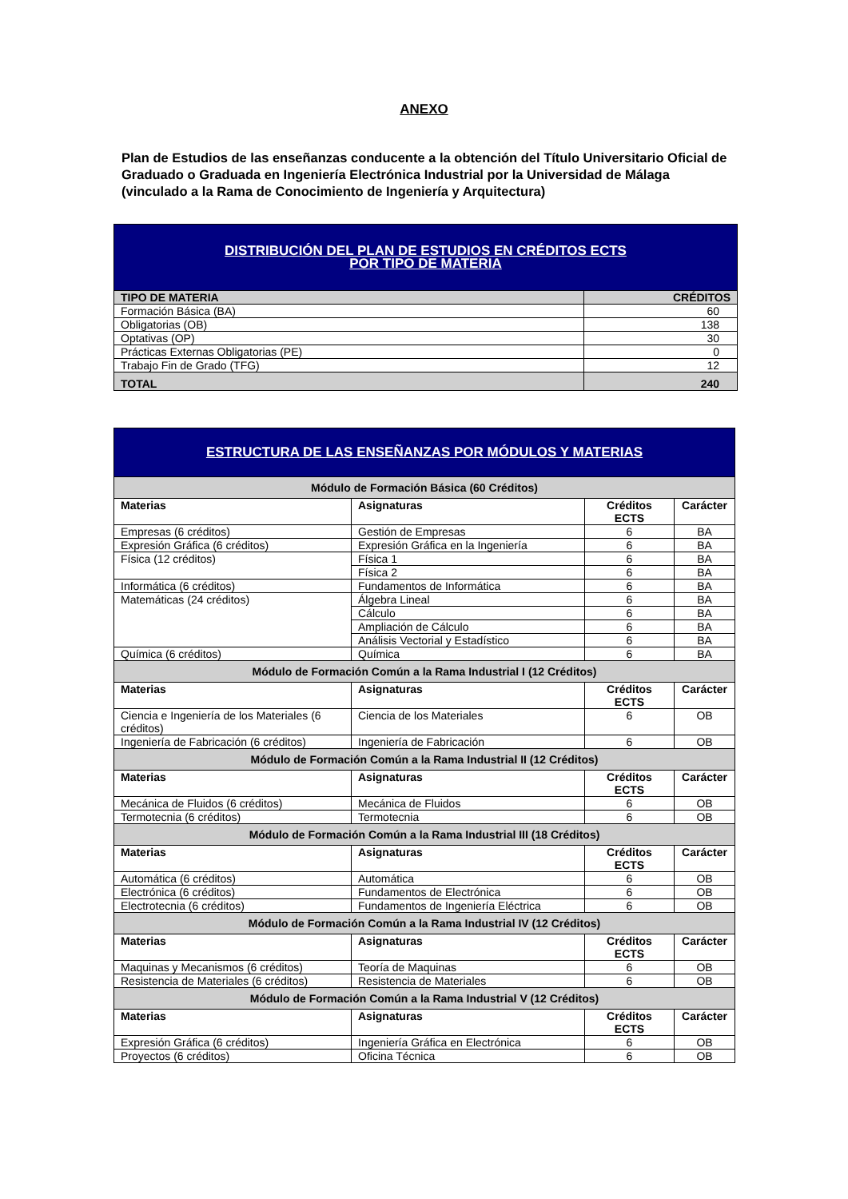ANEXO
Plan de Estudios de las enseñanzas conducente a la obtención del Título Universitario Oficial de Graduado o Graduada en Ingeniería Electrónica Industrial por la Universidad de Málaga (vinculado a la Rama de Conocimiento de Ingeniería y Arquitectura)
| DISTRIBUCIÓN DEL PLAN DE ESTUDIOS EN CRÉDITOS ECTS POR TIPO DE MATERIA | |
| TIPO DE MATERIA | CRÉDITOS |
| Formación Básica (BA) | 60 |
| Obligatorias (OB) | 138 |
| Optativas (OP) | 30 |
| Prácticas Externas Obligatorias (PE) | 0 |
| Trabajo Fin de Grado (TFG) | 12 |
| TOTAL | 240 |
| ESTRUCTURA DE LAS ENSEÑANZAS POR MÓDULOS Y MATERIAS | | | |
| Módulo de Formación Básica (60 Créditos) | | | |
| Materias | Asignaturas | Créditos ECTS | Carácter |
| Empresas (6 créditos) | Gestión de Empresas | 6 | BA |
| Expresión Gráfica (6 créditos) | Expresión Gráfica en la Ingeniería | 6 | BA |
| Física (12 créditos) | Física 1 | 6 | BA |
| | Física 2 | 6 | BA |
| Informática (6 créditos) | Fundamentos de Informática | 6 | BA |
| Matemáticas (24 créditos) | Álgebra Lineal | 6 | BA |
| | Cálculo | 6 | BA |
| | Ampliación de Cálculo | 6 | BA |
| | Análisis Vectorial y Estadístico | 6 | BA |
| Química (6 créditos) | Química | 6 | BA |
| Módulo de Formación Común a la Rama Industrial I (12 Créditos) | | | |
| Materias | Asignaturas | Créditos ECTS | Carácter |
| Ciencia e Ingeniería de los Materiales (6 créditos) | Ciencia de los Materiales | 6 | OB |
| Ingeniería de Fabricación (6 créditos) | Ingeniería de Fabricación | 6 | OB |
| Módulo de Formación Común a la Rama Industrial II (12 Créditos) | | | |
| Materias | Asignaturas | Créditos ECTS | Carácter |
| Mecánica de Fluidos (6 créditos) | Mecánica de Fluidos | 6 | OB |
| Termotecnia (6 créditos) | Termotecnia | 6 | OB |
| Módulo de Formación Común a la Rama Industrial III (18 Créditos) | | | |
| Materias | Asignaturas | Créditos ECTS | Carácter |
| Automática (6 créditos) | Automática | 6 | OB |
| Electrónica (6 créditos) | Fundamentos de Electrónica | 6 | OB |
| Electrotecnia (6 créditos) | Fundamentos de Ingeniería Eléctrica | 6 | OB |
| Módulo de Formación Común a la Rama Industrial IV (12 Créditos) | | | |
| Materias | Asignaturas | Créditos ECTS | Carácter |
| Maquinas y Mecanismos (6 créditos) | Teoría de Maquinas | 6 | OB |
| Resistencia de Materiales (6 créditos) | Resistencia de Materiales | 6 | OB |
| Módulo de Formación Común a la Rama Industrial V (12 Créditos) | | | |
| Materias | Asignaturas | Créditos ECTS | Carácter |
| Expresión Gráfica (6 créditos) | Ingeniería Gráfica en Electrónica | 6 | OB |
| Proyectos (6 créditos) | Oficina Técnica | 6 | OB |